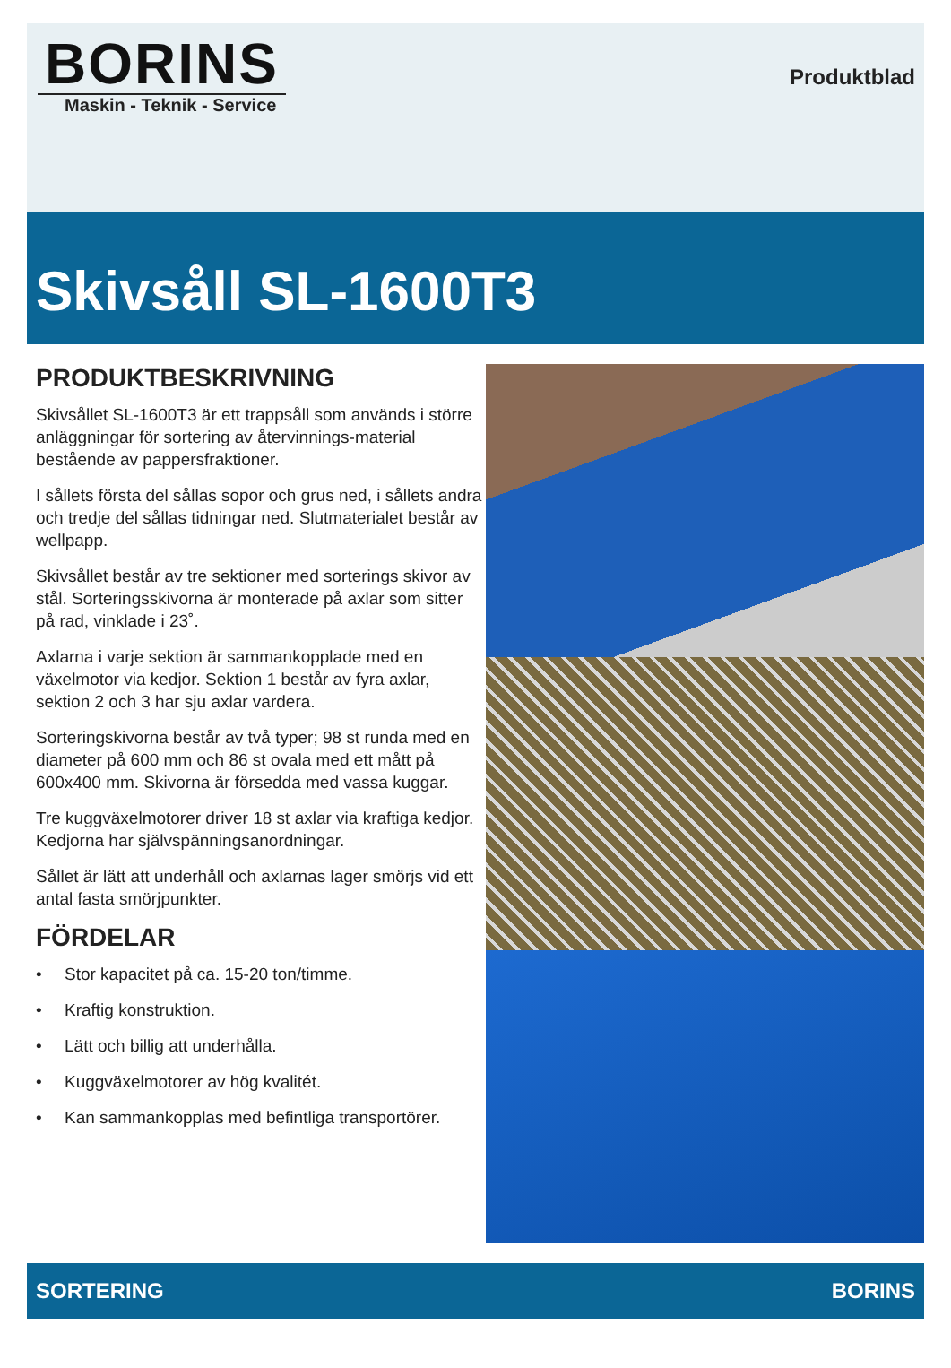BORINS
Maskin - Teknik - Service
Produktblad
Skivsåll SL-1600T3
PRODUKTBESKRIVNING
Skivsållet SL-1600T3 är ett trappsåll som används i större anläggningar för sortering av återvinnings-material bestående av pappersfraktioner.
I sållets första del sållas sopor och grus ned, i sållets andra och tredje del sållas tidningar ned. Slutmaterialet består av wellpapp.
Skivsållet består av tre sektioner med sorterings skivor av stål. Sorteringsskivorna är monterade på axlar som sitter på rad, vinklade i 23˚.
Axlarna i varje sektion är sammankopplade med en växelmotor via kedjor. Sektion 1 består av fyra axlar, sektion 2 och 3 har sju axlar vardera.
Sorteringskivorna består av två typer; 98 st runda med en diameter på 600 mm och 86 st ovala med ett mått på 600x400 mm. Skivorna är försedda med vassa kuggar.
Tre kuggväxelmotorer driver 18 st axlar via kraftiga kedjor. Kedjorna har självspänningsanordningar.
Sållet är lätt att underhåll och axlarnas lager smörjs vid ett antal fasta smörjpunkter.
FÖRDELAR
• Stor kapacitet på ca. 15-20 ton/timme.
• Kraftig konstruktion.
• Lätt och billig att underhålla.
• Kuggväxelmotorer av hög kvalitét.
• Kan sammankopplas med befintliga transportörer.
SORTERING BORINS